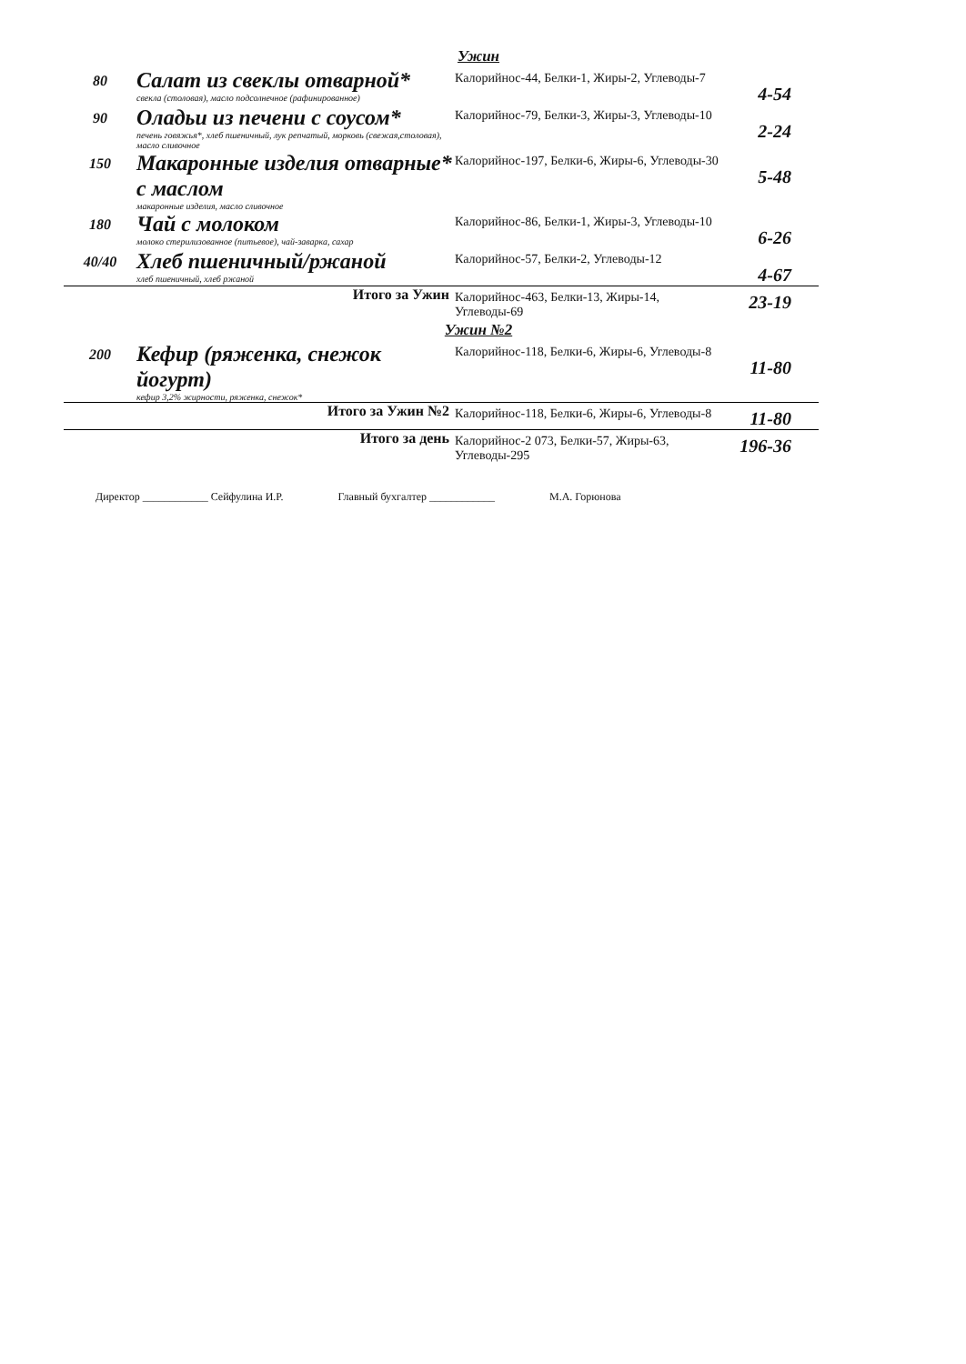Ужин
| 80 | Салат из свеклы отварной* свекла (столовая), масло подсолнечное (рафинированное) | Калорийнос-44, Белки-1, Жиры-2, Углеводы-7 | 4-54 |
| 90 | Оладьи из печени с соусом* печень говяжья*, хлеб пшеничный, лук репчатый, морковь (свежая,столовая), масло сливочное | Калорийнос-79, Белки-3, Жиры-3, Углеводы-10 | 2-24 |
| 150 | Макаронные изделия отварные* с маслом макаронные изделия, масло сливочное | Калорийнос-197, Белки-6, Жиры-6, Углеводы-30 | 5-48 |
| 180 | Чай с молоком молоко стерилизованное (питьевое), чай-заварка, сахар | Калорийнос-86, Белки-1, Жиры-3, Углеводы-10 | 6-26 |
| 40/40 | Хлеб пшеничный/ржаной хлеб пшеничный, хлеб ржаной | Калорийнос-57, Белки-2, Углеводы-12 | 4-67 |
| Итого за Ужин | | Калорийнос-463, Белки-13, Жиры-14, Углеводы-69 | 23-19 |
Ужин №2
| 200 | Кефир (ряженка, снежок йогурт) кефир 3,2% жирности, ряженка, снежок* | Калорийнос-118, Белки-6, Жиры-6, Углеводы-8 | 11-80 |
| Итого за Ужин №2 | | Калорийнос-118, Белки-6, Жиры-6, Углеводы-8 | 11-80 |
| Итого за день | | Калорийнос-2 073, Белки-57, Жиры-63, Углеводы-295 | 196-36 |
Директор ____________ Сейфулина И.Р. Главный бухгалтер ____________ М.А. Горюнова